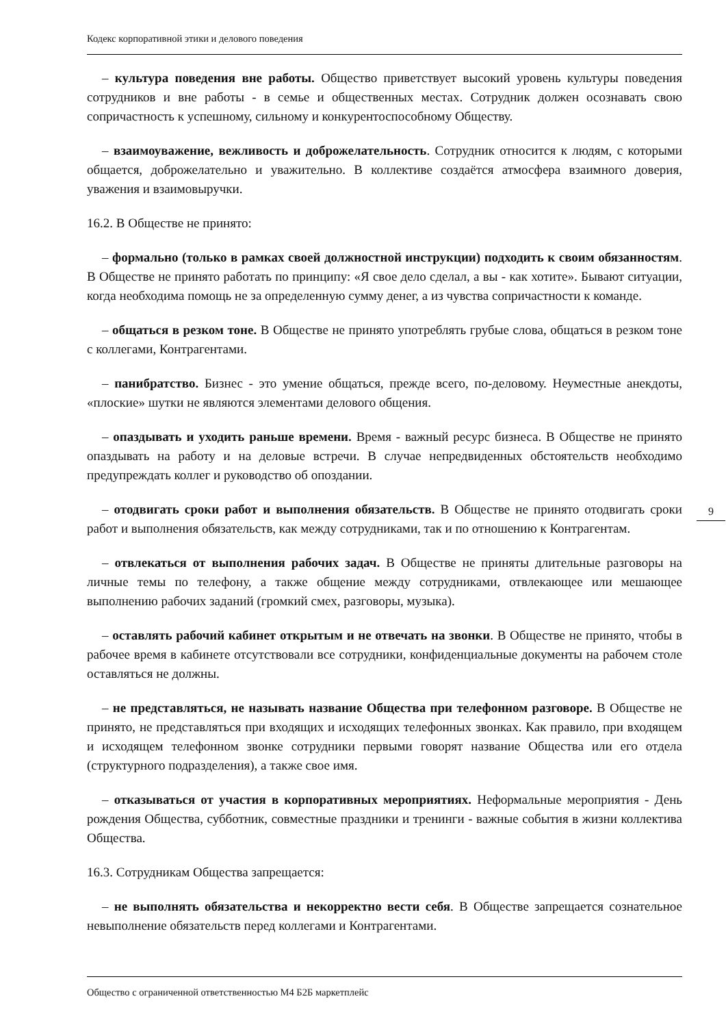Кодекс корпоративной этики и делового поведения
– культура поведения вне работы. Общество приветствует высокий уровень культуры поведения сотрудников и вне работы - в семье и общественных местах. Сотрудник должен осознавать свою сопричастность к успешному, сильному и конкурентоспособному Обществу.
– взаимоуважение, вежливость и доброжелательность. Сотрудник относится к людям, с которыми общается, доброжелательно и уважительно. В коллективе создаётся атмосфера взаимного доверия, уважения и взаимовыручки.
16.2. В Обществе не принято:
– формально (только в рамках своей должностной инструкции) подходить к своим обязанностям. В Обществе не принято работать по принципу: «Я свое дело сделал, а вы - как хотите». Бывают ситуации, когда необходима помощь не за определенную сумму денег, а из чувства сопричастности к команде.
– общаться в резком тоне. В Обществе не принято употреблять грубые слова, общаться в резком тоне с коллегами, Контрагентами.
– панибратство. Бизнес - это умение общаться, прежде всего, по-деловому. Неуместные анекдоты, «плоские» шутки не являются элементами делового общения.
– опаздывать и уходить раньше времени. Время - важный ресурс бизнеса. В Обществе не принято опаздывать на работу и на деловые встречи. В случае непредвиденных обстоятельств необходимо предупреждать коллег и руководство об опоздании.
– отодвигать сроки работ и выполнения обязательств. В Обществе не принято отодвигать сроки работ и выполнения обязательств, как между сотрудниками, так и по отношению к Контрагентам.
– отвлекаться от выполнения рабочих задач. В Обществе не приняты длительные разговоры на личные темы по телефону, а также общение между сотрудниками, отвлекающее или мешающее выполнению рабочих заданий (громкий смех, разговоры, музыка).
– оставлять рабочий кабинет открытым и не отвечать на звонки. В Обществе не принято, чтобы в рабочее время в кабинете отсутствовали все сотрудники, конфиденциальные документы на рабочем столе оставляться не должны.
– не представляться, не называть название Общества при телефонном разговоре. В Обществе не принято, не представляться при входящих и исходящих телефонных звонках. Как правило, при входящем и исходящем телефонном звонке сотрудники первыми говорят название Общества или его отдела (структурного подразделения), а также свое имя.
– отказываться от участия в корпоративных мероприятиях. Неформальные мероприятия - День рождения Общества, субботник, совместные праздники и тренинги - важные события в жизни коллектива Общества.
16.3. Сотрудникам Общества запрещается:
– не выполнять обязательства и некорректно вести себя. В Обществе запрещается сознательное невыполнение обязательств перед коллегами и Контрагентами.
9
Общество с ограниченной ответственностью М4 Б2Б маркетплейс